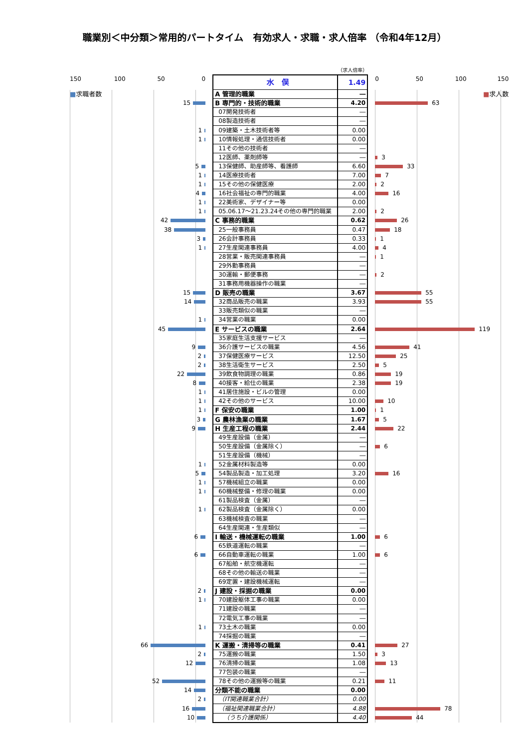職業別＜中分類＞常用的パートタイム　有効求人・求職・求人倍率 （令和4年12月）
| | | | （求人倍率） | | |
| 150 100 50 0 | | 水 俣 | 1.49 | | 0 50 100 150 |
| ■ 求職者数 | | A 管理的職業 | ― | | ■ 求人数 |
| 15 | | B 専門的・技術的職業 | 4.20 | | 63 |
| | | 07開発技術者 | ― | | |
| | | 08製造技術者 | ― | | |
| 1 | | 09建築・土木技術者等 | 0.00 | | |
| 1 | | 10情報処理・通信技術者 | 0.00 | | |
| | | 11その他の技術者 | ― | | |
| | | 12医師、薬剤師等 | ― | | 3 |
| 5 | | 13保健師、助産師等、看護師 | 6.60 | | 33 |
| 1 | | 14医療技術者 | 7.00 | | 7 |
| 1 | | 15その他の保健医療 | 2.00 | | 2 |
| 4 | | 16社会福祉の専門的職業 | 4.00 | | 16 |
| 1 | | 22美術家、デザイナー等 | 0.00 | | |
| 1 | | 05.06.17～21.23.24その他の専門的職業 | 2.00 | | 2 |
| 42 | | C 事務的職業 | 0.62 | | 26 |
| 38 | | 25一般事務員 | 0.47 | | 18 |
| 3 | | 26会計事務員 | 0.33 | | 1 |
| 1 | | 27生産関連事務員 | 4.00 | | 4 |
| | | 28営業・販売関連事務員 | ― | | 1 |
| | | 29外勤事務員 | ― | | |
| | | 30運輸・郵便事務 | ― | | 2 |
| | | 31事務用機器操作の職業 | ― | | |
| 15 | | D 販売の職業 | 3.67 | | 55 |
| 14 | | 32商品販売の職業 | 3.93 | | 55 |
| | | 33販売類似の職業 | ― | | |
| 1 | | 34営業の職業 | 0.00 | | |
| 45 | | E サービスの職業 | 2.64 | | 119 |
| | | 35家庭生活支援サービス | ― | | |
| 9 | | 36介護サービスの職業 | 4.56 | | 41 |
| 2 | | 37保健医療サービス | 12.50 | | 25 |
| 2 | | 38生活衛生サービス | 2.50 | | 5 |
| 22 | | 39飲食物調理の職業 | 0.86 | | 19 |
| 8 | | 40接客・給仕の職業 | 2.38 | | 19 |
| 1 | | 41居住施設・ビルの管理 | 0.00 | | |
| 1 | | 42その他のサービス | 10.00 | | 10 |
| 1 | | F 保安の職業 | 1.00 | | 1 |
| 3 | | G 農林漁業の職業 | 1.67 | | 5 |
| 9 | | H 生産工程の職業 | 2.44 | | 22 |
| | | 49生産設備（金属） | ― | | |
| | | 50生産設備（金属除く） | ― | | 6 |
| | | 51生産設備（機械） | ― | | |
| 1 | | 52金属材料製造等 | 0.00 | | |
| 5 | | 54製品製造・加工処理 | 3.20 | | 16 |
| 1 | | 57機械組立の職業 | 0.00 | | |
| 1 | | 60機械整備・修理の職業 | 0.00 | | |
| | | 61製品検査（金属） | ― | | |
| 1 | | 62製品検査（金属除く） | 0.00 | | |
| | | 63機械検査の職業 | ― | | |
| | | 64生産関連・生産類似 | ― | | |
| 6 | | I 輸送・機械運転の職業 | 1.00 | | 6 |
| | | 65鉄道運転の職業 | ― | | |
| 6 | | 66自動車運転の職業 | 1.00 | | 6 |
| | | 67船舶・航空機運転 | ― | | |
| | | 68その他の輸送の職業 | ― | | |
| | | 69定置・建設機械運転 | ― | | |
| 2 | | J 建設・採掘の職業 | 0.00 | | |
| 1 | | 70建設躯体工事の職業 | 0.00 | | |
| | | 71建設の職業 | ― | | |
| | | 72電気工事の職業 | ― | | |
| 1 | | 73土木の職業 | 0.00 | | |
| | | 74採掘の職業 | ― | | |
| 66 | | K 運搬・清掃等の職業 | 0.41 | | 27 |
| 2 | | 75運搬の職業 | 1.50 | | 3 |
| 12 | | 76清掃の職業 | 1.08 | | 13 |
| | | 77包装の職業 | ― | | |
| 52 | | 78その他の運搬等の職業 | 0.21 | | 11 |
| 14 | | 分類不能の職業 | 0.00 | | |
| 2 | | （IT関連職業合計） | 0.00 | | |
| 16 | | （福祉関連職業合計） | 4.88 | | 78 |
| 10 | | （うち介護関係） | 4.40 | | 44 |